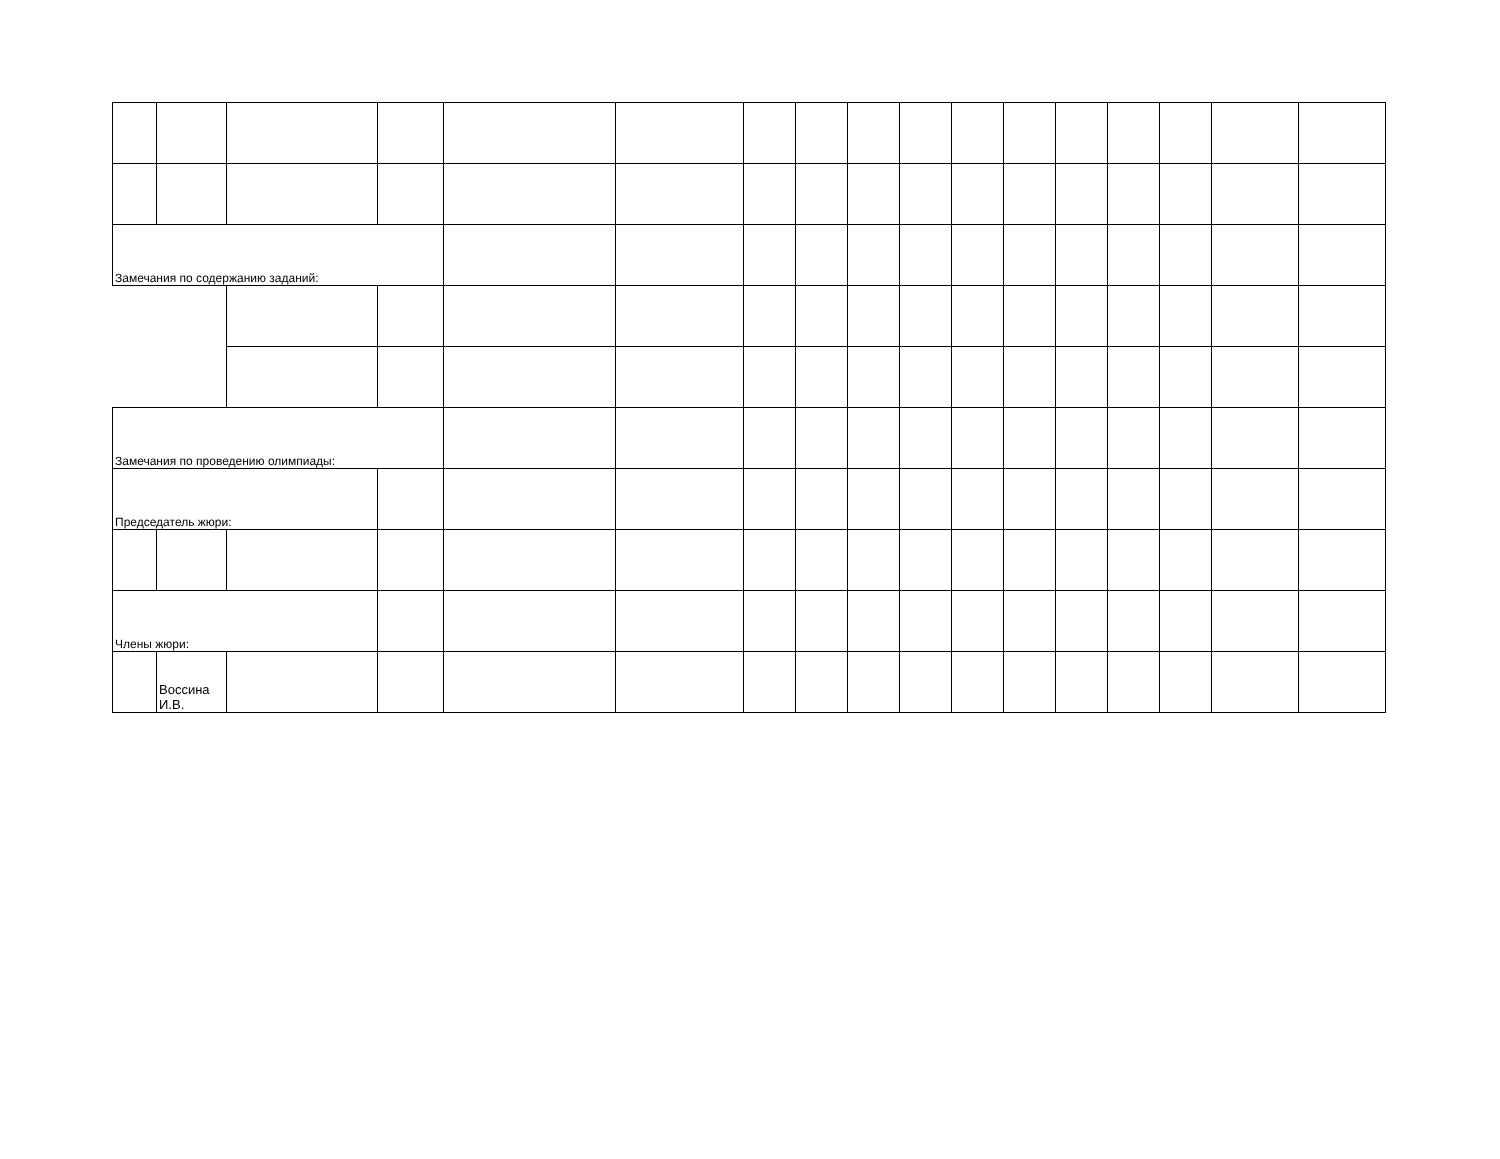| Замечания по содержанию заданий: | | | | | | | | | | | | | | | | |
| Замечания по проведению олимпиады: | | | | | | | | | | | | | | | | |
| Председатель жюри: | | | | | | | | | | | | | | | | |
| Члены жюри: | | | | | | | | | | | | | | | | |
| | Воссина И.В. | | | | | | | | | | | | | | | |